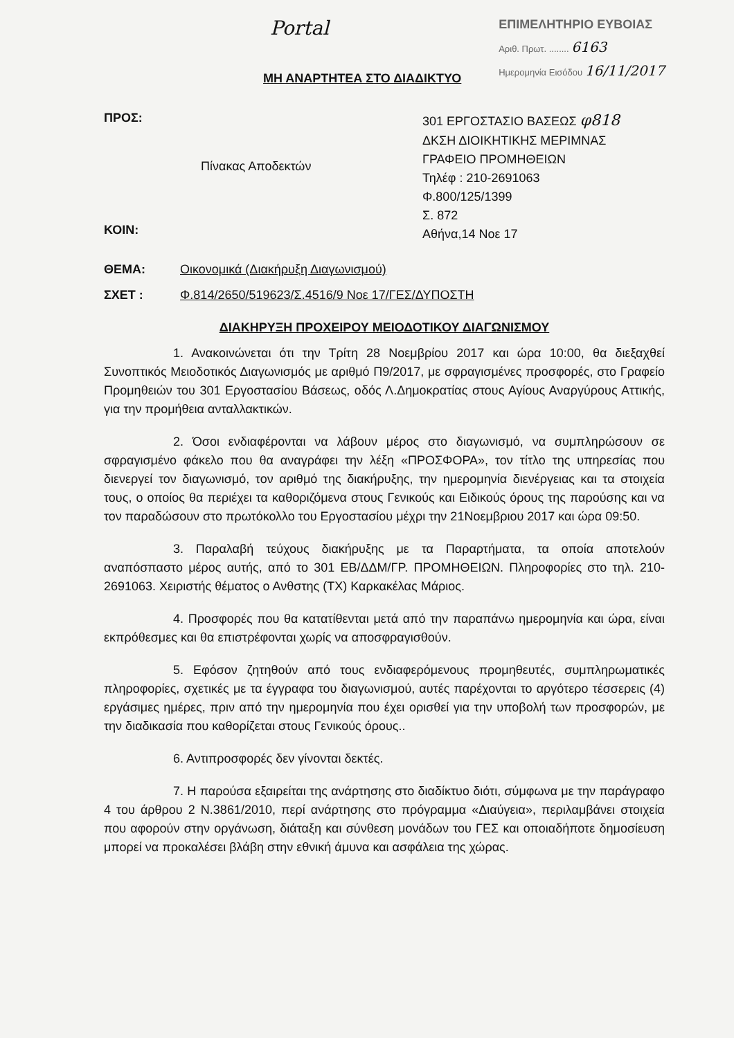Portal
ΕΠΙΜΕΛΗΤΗΡΙΟ ΕΥΒΟΙΑΣ
Αριθ. Πρωτ. ........ 6163
Ημερομηνία Εισόδου 16/11/2017
ΜΗ ΑΝΑΡΤΗΤΕΑ ΣΤΟ ΔΙΑΔΙΚΤΥΟ
ΠΡΟΣ:
ΚΟΙΝ:
Πίνακας Αποδεκτών
301 ΕΡΓΟΣΤΑΣΙΟ ΒΑΣΕΩΣ φ818
ΔΚΣΗ ΔΙΟΙΚΗΤΙΚΗΣ ΜΕΡΙΜΝΑΣ
ΓΡΑΦΕΙΟ ΠΡΟΜΗΘΕΙΩΝ
Τηλέφ : 210-2691063
Φ.800/125/1399
Σ. 872
Αθήνα,14 Νοε 17
ΘΕΜΑ: Οικονομικά (Διακήρυξη Διαγωνισμού)
ΣΧΕΤ : Φ.814/2650/519623/Σ.4516/9 Νοε 17/ΓΕΣ/ΔΥΠΟΣΤΗ
ΔΙΑΚΗΡΥΞΗ ΠΡΟΧΕΙΡΟΥ ΜΕΙΟΔΟΤΙΚΟΥ ΔΙΑΓΩΝΙΣΜΟΥ
1. Ανακοινώνεται ότι την Τρίτη 28 Νοεμβρίου 2017 και ώρα 10:00, θα διεξαχθεί Συνοπτικός Μειοδοτικός Διαγωνισμός με αριθμό Π9/2017, με σφραγισμένες προσφορές, στο Γραφείο Προμηθειών του 301 Εργοστασίου Βάσεως, οδός Λ.Δημοκρατίας στους Αγίους Αναργύρους Αττικής, για την προμήθεια ανταλλακτικών.
2. Όσοι ενδιαφέρονται να λάβουν μέρος στο διαγωνισμό, να συμπληρώσουν σε σφραγισμένο φάκελο που θα αναγράφει την λέξη «ΠΡΟΣΦΟΡΑ», τον τίτλο της υπηρεσίας που διενεργεί τον διαγωνισμό, τον αριθμό της διακήρυξης, την ημερομηνία διενέργειας και τα στοιχεία τους, ο οποίος θα περιέχει τα καθοριζόμενα στους Γενικούς και Ειδικούς όρους της παρούσης και να τον παραδώσουν στο πρωτόκολλο του Εργοστασίου μέχρι την 21Νοεμβριου 2017 και ώρα 09:50.
3. Παραλαβή τεύχους διακήρυξης με τα Παραρτήματα, τα οποία αποτελούν αναπόσπαστο μέρος αυτής, από το 301 ΕΒ/ΔΔΜ/ΓΡ. ΠΡΟΜΗΘΕΙΩΝ. Πληροφορίες στο τηλ. 210-2691063. Χειριστής θέματος ο Ανθστης (ΤΧ) Καρκακέλας Μάριος.
4. Προσφορές που θα κατατίθενται μετά από την παραπάνω ημερομηνία και ώρα, είναι εκπρόθεσμες και θα επιστρέφονται χωρίς να αποσφραγισθούν.
5. Εφόσον ζητηθούν από τους ενδιαφερόμενους προμηθευτές, συμπληρωματικές πληροφορίες, σχετικές με τα έγγραφα του διαγωνισμού, αυτές παρέχονται το αργότερο τέσσερεις (4) εργάσιμες ημέρες, πριν από την ημερομηνία που έχει ορισθεί για την υποβολή των προσφορών, με την διαδικασία που καθορίζεται στους Γενικούς όρους..
6. Αντιπροσφορές δεν γίνονται δεκτές.
7. Η παρούσα εξαιρείται της ανάρτησης στο διαδίκτυο διότι, σύμφωνα με την παράγραφο 4 του άρθρου 2 Ν.3861/2010, περί ανάρτησης στο πρόγραμμα «Διαύγεια», περιλαμβάνει στοιχεία που αφορούν στην οργάνωση, διάταξη και σύνθεση μονάδων του ΓΕΣ και οποιαδήποτε δημοσίευση μπορεί να προκαλέσει βλάβη στην εθνική άμυνα και ασφάλεια της χώρας.